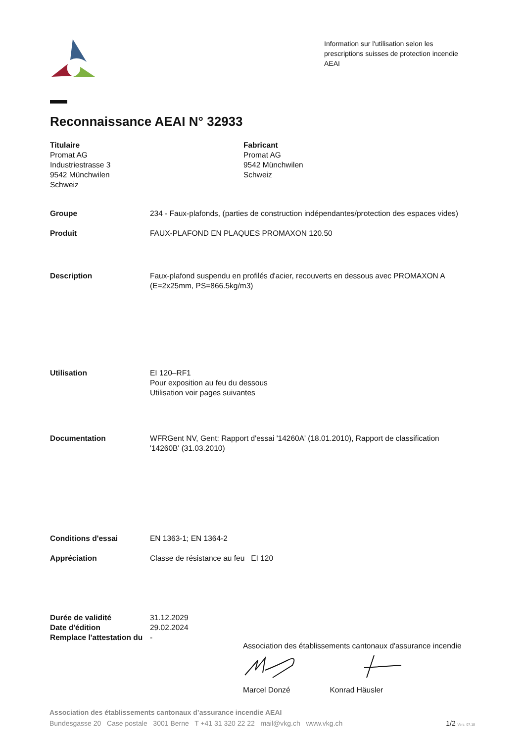Information sur l'utilisation selon les
prescriptions suisses de protection incendie
AEAI
Reconnaissance AEAI N° 32933
Titulaire
Promat AG
Industriestrasse 3
9542 Münchwilen
Schweiz
Fabricant
Promat AG
9542 Münchwilen
Schweiz
Groupe 234 - Faux-plafonds, (parties de construction indépendantes/protection des espaces vides)
Produit FAUX-PLAFOND EN PLAQUES PROMAXON 120.50
Description Faux-plafond suspendu en profilés d'acier, recouverts en dessous avec PROMAXON A
(E=2x25mm, PS=866.5kg/m3)
Utilisation EI 120–RF1
Pour exposition au feu du dessous
Utilisation voir pages suivantes
Documentation WFRGent NV, Gent: Rapport d'essai '14260A' (18.01.2010), Rapport de classification
'14260B' (31.03.2010)
Conditions d'essai EN 1363-1; EN 1364-2
Appréciation Classe de résistance au feu EI 120
Durée de validité 31.12.2029
Date d'édition 29.02.2024
Remplace l'attestation du
-
Association des établissements cantonaux d'assurance incendie
Marcel Donzé Konrad Häusler
Association des établissements cantonaux d’assurance incendie AEAI
Bundesgasse 20 Case postale 3001 Berne T +41 31 320 22 22 mail@vkg.ch www.vkg.ch 1/2 Vers. 07.18